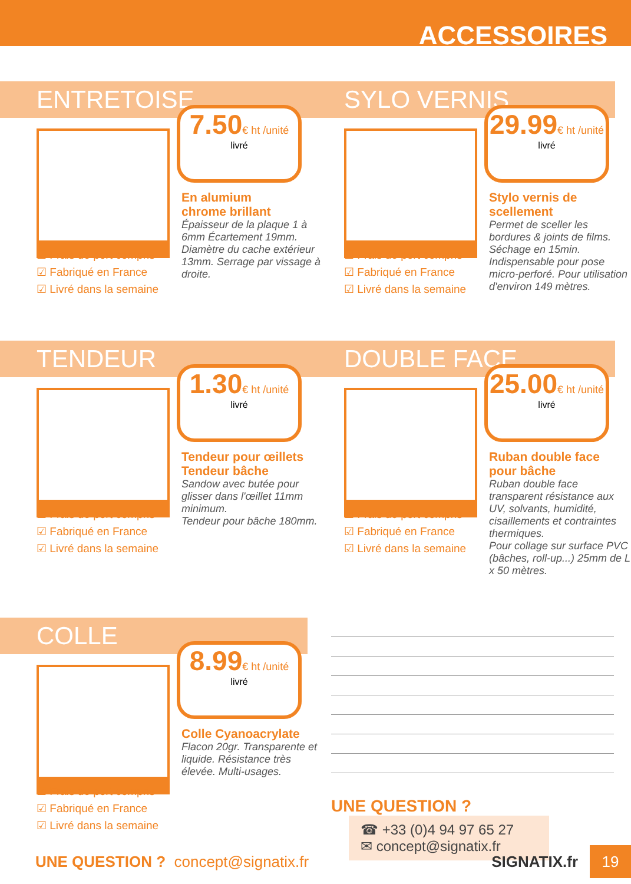ACCESSOIRES
ENTRETOISE
7.50€ ht /unité
livré
En alumium
chrome brillant
Épaisseur de la plaque 1 à 6mm Écartement 19mm. Diamètre du cache extérieur 13mm. Serrage par vissage à droite.
☑ Frais de port compris
☑ Fabriqué en France
☑ Livré dans la semaine
SYLO VERNIS
29.99€ ht /unité
livré
Stylo vernis de scellement
Permet de sceller les bordures & joints de films. Séchage en 15min. Indispensable pour pose micro-perforé. Pour utilisation d'environ 149 mètres.
☑ Frais de port compris
☑ Fabriqué en France
☑ Livré dans la semaine
TENDEUR
1.30€ ht /unité
livré
Tendeur pour œillets
Tendeur bâche
Sandow avec butée pour glisser dans l'œillet 11mm minimum.
Tendeur pour bâche 180mm.
☑ Frais de port compris
☑ Fabriqué en France
☑ Livré dans la semaine
DOUBLE FACE
25.00€ ht /unité
livré
Ruban double face pour bâche
Ruban double face transparent résistance aux UV, solvants, humidité, cisaillements et contraintes thermiques.
Pour collage sur surface PVC (bâches, roll-up...) 25mm de L x 50 mètres.
☑ Frais de port compris
☑ Fabriqué en France
☑ Livré dans la semaine
COLLE
8.99€ ht /unité
livré
Colle Cyanoacrylate
Flacon 20gr. Transparente et liquide. Résistance très élevée. Multi-usages.
☑ Frais de port compris
☑ Fabriqué en France
☑ Livré dans la semaine
UNE QUESTION ?
☎ +33 (0)4 94 97 65 27
✉ concept@signatix.fr
UNE QUESTION ? concept@signatix.fr SIGNATIX.fr
19